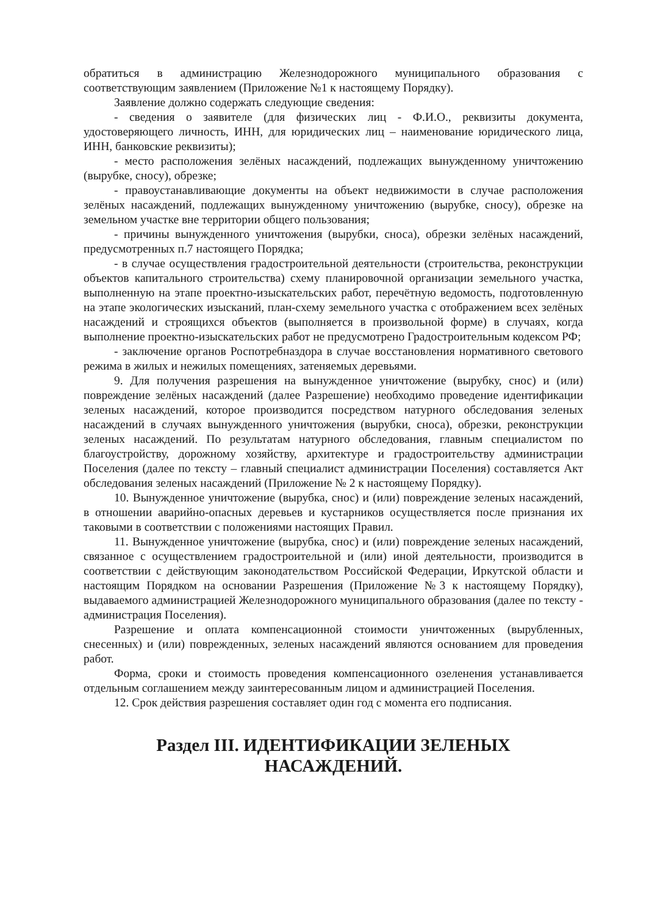обратиться в администрацию Железнодорожного муниципального образования с соответствующим заявлением (Приложение №1 к настоящему Порядку).
Заявление должно содержать следующие сведения:
- сведения о заявителе (для физических лиц - Ф.И.О., реквизиты документа, удостоверяющего личность, ИНН, для юридических лиц – наименование юридического лица, ИНН, банковские реквизиты);
- место расположения зелёных насаждений, подлежащих вынужденному уничтожению (вырубке, сносу), обрезке;
- правоустанавливающие документы на объект недвижимости в случае расположения зелёных насаждений, подлежащих вынужденному уничтожению (вырубке, сносу), обрезке на земельном участке вне территории общего пользования;
- причины вынужденного уничтожения (вырубки, сноса), обрезки зелёных насаждений, предусмотренных п.7 настоящего Порядка;
- в случае осуществления градостроительной деятельности (строительства, реконструкции объектов капитального строительства) схему планировочной организации земельного участка, выполненную на этапе проектно-изыскательских работ, перечётную ведомость, подготовленную на этапе экологических изысканий, план-схему земельного участка с отображением всех зелёных насаждений и строящихся объектов (выполняется в произвольной форме) в случаях, когда выполнение проектно-изыскательских работ не предусмотрено Градостроительным кодексом РФ;
- заключение органов Роспотребназдора в случае восстановления нормативного светового режима в жилых и нежилых помещениях, затеняемых деревьями.
9. Для получения разрешения на вынужденное уничтожение (вырубку, снос) и (или) повреждение зелёных насаждений (далее Разрешение) необходимо проведение идентификации зеленых насаждений, которое производится посредством натурного обследования зеленых насаждений в случаях вынужденного уничтожения (вырубки, сноса), обрезки, реконструкции зеленых насаждений. По результатам натурного обследования, главным специалистом по благоустройству, дорожному хозяйству, архитектуре и градостроительству администрации Поселения (далее по тексту – главный специалист администрации Поселения) составляется Акт обследования зеленых насаждений (Приложение № 2 к настоящему Порядку).
10. Вынужденное уничтожение (вырубка, снос) и (или) повреждение зеленых насаждений, в отношении аварийно-опасных деревьев и кустарников осуществляется после признания их таковыми в соответствии с положениями настоящих Правил.
11. Вынужденное уничтожение (вырубка, снос) и (или) повреждение зеленых насаждений, связанное с осуществлением градостроительной и (или) иной деятельности, производится в соответствии с действующим законодательством Российской Федерации, Иркутской области и настоящим Порядком на основании Разрешения (Приложение №3 к настоящему Порядку), выдаваемого администрацией Железнодорожного муниципального образования (далее по тексту - администрация Поселения).
Разрешение и оплата компенсационной стоимости уничтоженных (вырубленных, снесенных) и (или) поврежденных, зеленых насаждений являются основанием для проведения работ.
Форма, сроки и стоимость проведения компенсационного озеленения устанавливается отдельным соглашением между заинтересованным лицом и администрацией Поселения.
12. Срок действия разрешения составляет один год с момента его подписания.
Раздел III. ИДЕНТИФИКАЦИИ ЗЕЛЕНЫХ
НАСАЖДЕНИЙ.